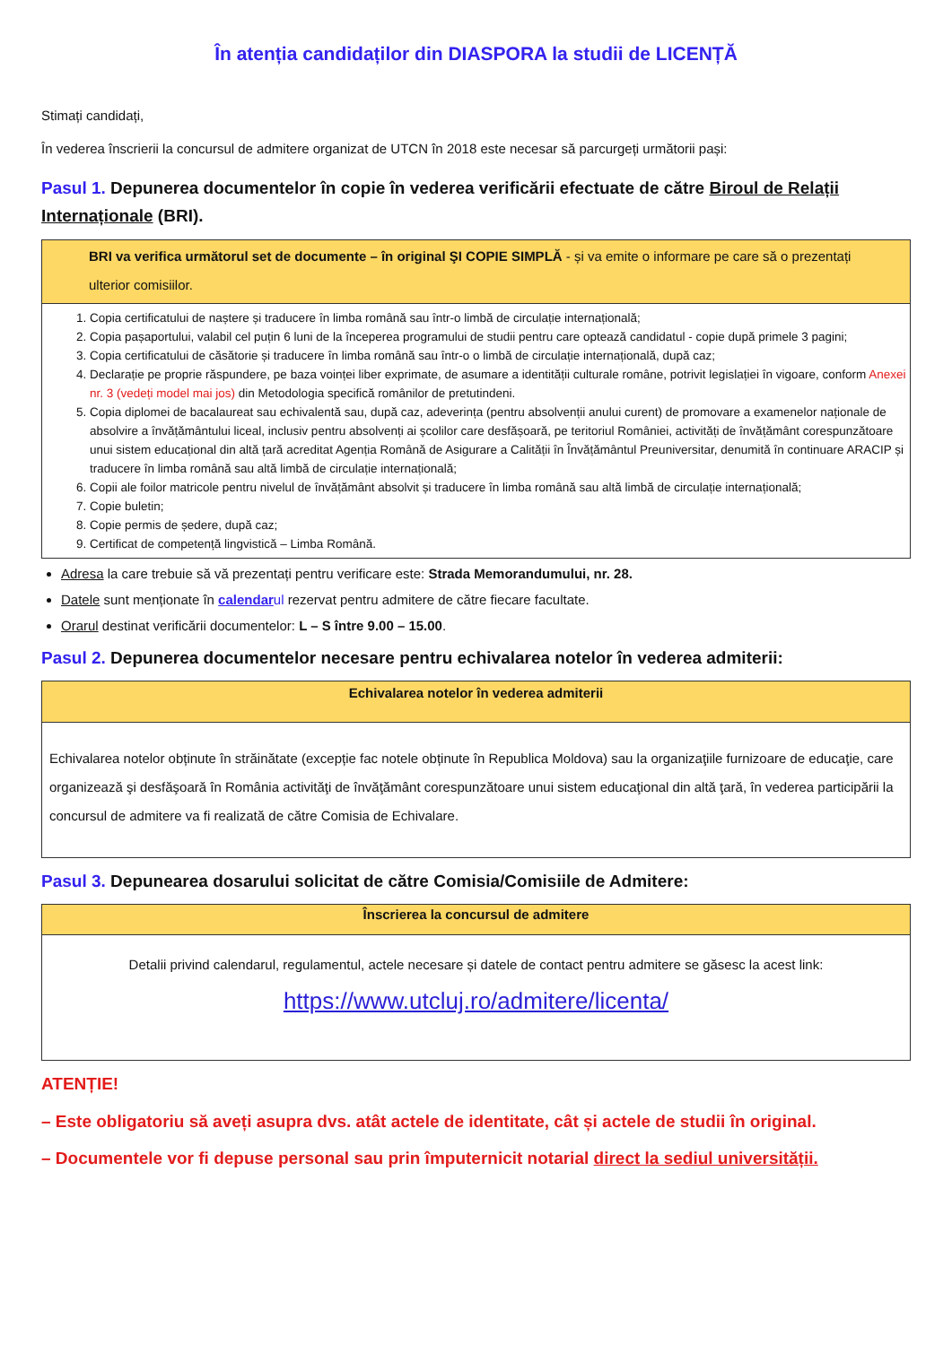În atenția candidaților din DIASPORA la studii de LICENȚĂ
Stimați candidați,
În vederea înscrierii la concursul de admitere organizat de UTCN în 2018 este necesar să parcurgeți următorii pași:
Pasul 1. Depunerea documentelor în copie în vederea verificării efectuate de către Biroul de Relații Internaționale (BRI).
| BRI va verifica următorul set de documente – în original ŞI COPIE SIMPLĂ - și va emite o informare pe care să o prezentați ulterior comisiilor. |
| 1. Copia certificatului de naștere și traducere în limba română sau într-o limbă de circulație internațională; 2. Copia pașaportului, valabil cel puțin 6 luni de la începerea programului de studii pentru care optează candidatul - copie după primele 3 pagini; 3. Copia certificatului de căsătorie și traducere în limba română sau într-o o limbă de circulație internațională, după caz; 4. Declarație pe proprie răspundere, pe baza voinței liber exprimate, de asumare a identității culturale române, potrivit legislației în vigoare, conform Anexei nr. 3 (vedeți model mai jos) din Metodologia specifică românilor de pretutindeni. 5. Copia diplomei de bacalaureat sau echivalentă sau, după caz, adeverința (pentru absolvenții anului curent) de promovare a examenelor naționale de absolvire a învățământului liceal, inclusiv pentru absolvenți ai școlilor care desfășoară, pe teritoriul României, activități de învățământ corespunzătoare unui sistem educațional din altă țară acreditat Agenția Română de Asigurare a Calității în Învățământul Preuniversitar, denumită în continuare ARACIP și traducere în limba română sau altă limbă de circulație internațională; 6. Copii ale foilor matricole pentru nivelul de învățământ absolvit și traducere în limba română sau altă limbă de circulație internațională; 7. Copie buletin; 8. Copie permis de ședere, după caz; 9. Certificat de competență lingvistică – Limba Română. |
Adresa la care trebuie să vă prezentați pentru verificare este: Strada Memorandumului, nr. 28.
Datele sunt menționate în calendarul rezervat pentru admitere de către fiecare facultate.
Orarul destinat verificării documentelor: L – S între 9.00 – 15.00.
Pasul 2. Depunerea documentelor necesare pentru echivalarea notelor în vederea admiterii:
| Echivalarea notelor în vederea admiterii |
| Echivalarea notelor obținute în străinătate (excepție fac notele obținute în Republica Moldova) sau la organizaţiile furnizoare de educaţie, care organizează şi desfăşoară în România activităţi de învăţământ corespunzătoare unui sistem educaţional din altă ţară, în vederea participării la concursul de admitere va fi realizată de către Comisia de Echivalare. |
Pasul 3. Depunearea dosarului solicitat de către Comisia/Comisiile de Admitere:
| Înscrierea la concursul de admitere |
| Detalii privind calendarul, regulamentul, actele necesare și datele de contact pentru admitere se găsesc la acest link: https://www.utcluj.ro/admitere/licenta/ |
ATENȚIE!
– Este obligatoriu să aveți asupra dvs. atât actele de identitate, cât și actele de studii în original.
– Documentele vor fi depuse personal sau prin împuternicit notarial direct la sediul universității.